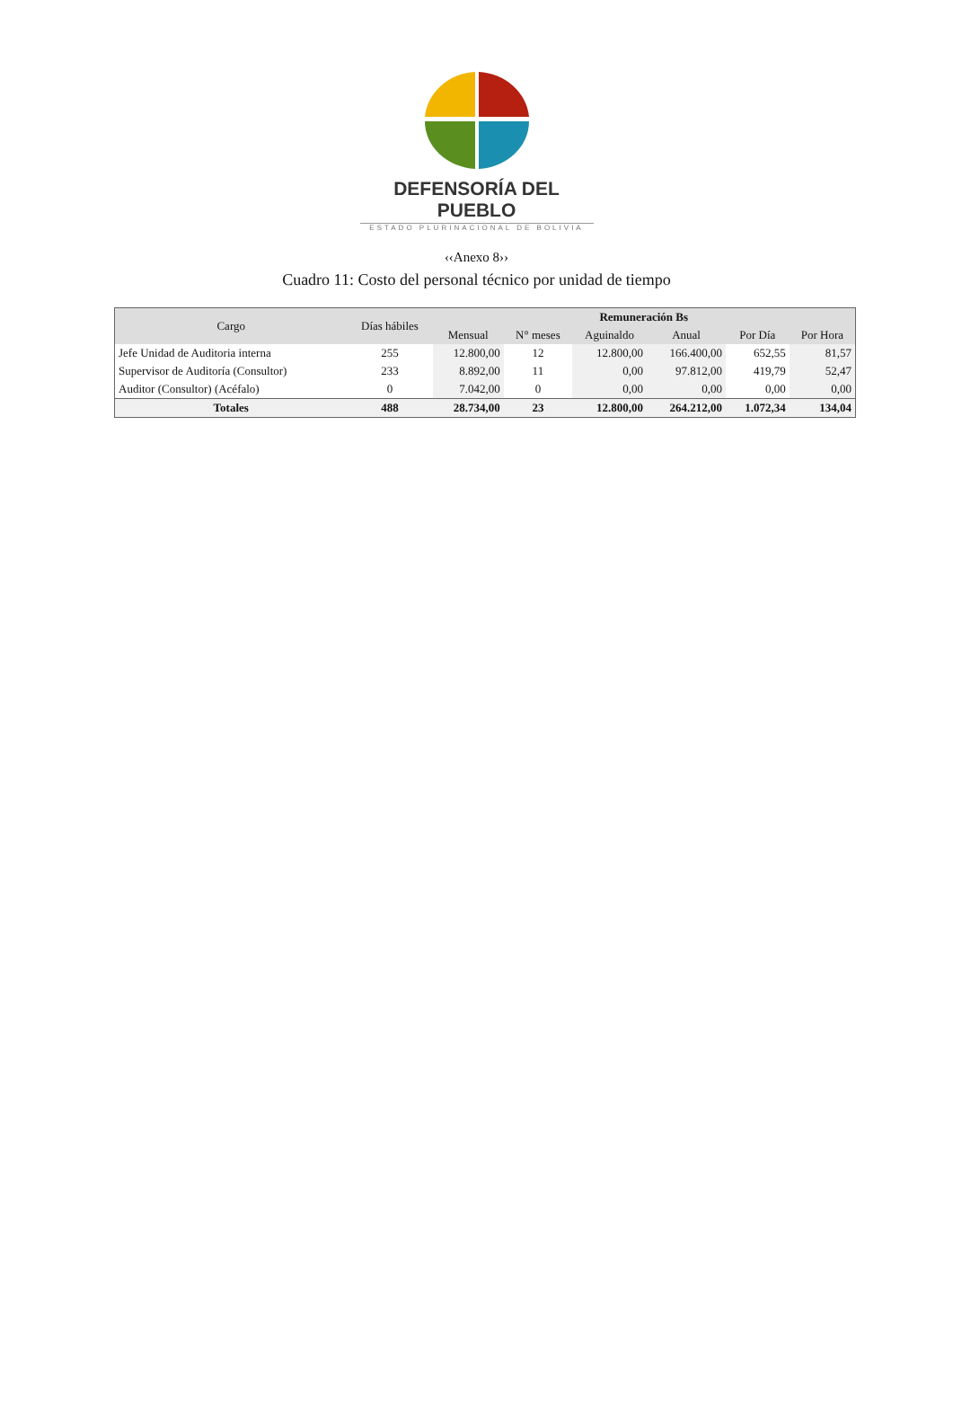DEFENSORÍA DEL PUEBLO
ESTADO PLURINACIONAL DE BOLIVIA
‹‹Anexo 8››
Cuadro 11: Costo del personal técnico por unidad de tiempo
| Cargo | Días hábiles | Remuneración Bs | | | | | |
| --- | --- | --- | --- | --- | --- | --- | --- |
| | | Mensual | N° meses | Aguinaldo | Anual | Por Día | Por Hora |
| Jefe Unidad de Auditoria interna | 255 | 12.800,00 | 12 | 12.800,00 | 166.400,00 | 652,55 | 81,57 |
| Supervisor de Auditoría (Consultor) | 233 | 8.892,00 | 11 | 0,00 | 97.812,00 | 419,79 | 52,47 |
| Auditor (Consultor) (Acéfalo) | 0 | 7.042,00 | 0 | 0,00 | 0,00 | 0,00 | 0,00 |
| Totales | 488 | 28.734,00 | 23 | 12.800,00 | 264.212,00 | 1.072,34 | 134,04 |